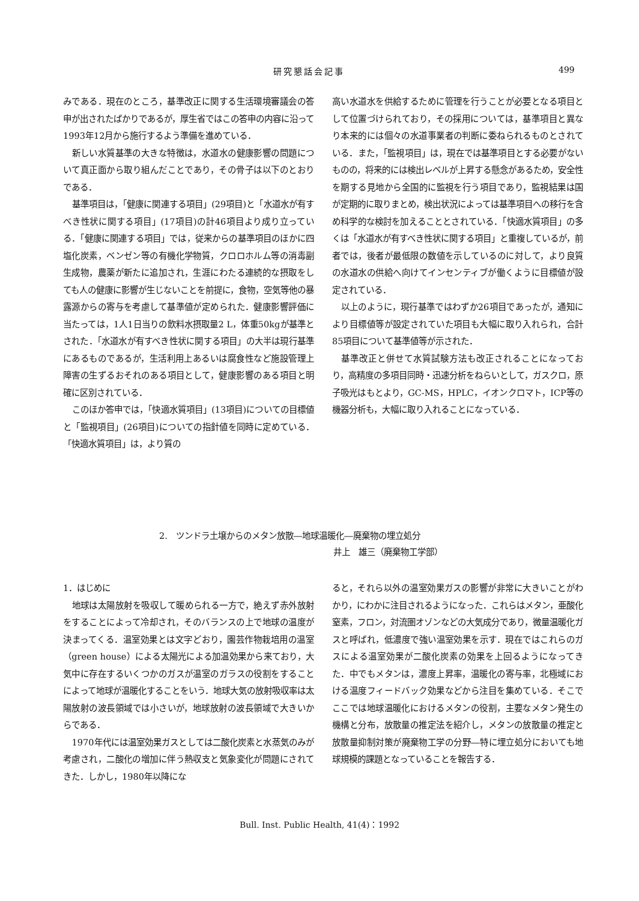研究懇話会記事 499
みである．現在のところ，基準改正に関する生活環境審議会の答申が出されたばかりであるが，厚生省ではこの答申の内容に沿って1993年12月から施行するよう準備を進めている．
新しい水質基準の大きな特徴は，水道水の健康影響の問題について真正面から取り組んだことであり，その骨子は以下のとおりである．
基準項目は，「健康に関連する項目」(29項目)と「水道水が有すべき性状に関する項目」(17項目)の計46項目より成り立っている．「健康に関連する項目」では，従来からの基準項目のほかに四塩化炭素，ベンゼン等の有機化学物質，クロロホルム等の消毒副生成物，農薬が新たに追加され，生涯にわたる連続的な摂取をしても人の健康に影響が生じないことを前提に，食物，空気等他の暴露源からの寄与を考慮して基準値が定められた．健康影響評価に当たっては，1人1日当りの飲料水摂取量2 L，体重50kgが基準とされた．「水道水が有すべき性状に関する項目」の大半は現行基準にあるものであるが，生活利用上あるいは腐食性など施設管理上障害の生ずるおそれのある項目として，健康影響のある項目と明確に区別されている．
このほか答申では，「快適水質項目」(13項目)についての目標値と「監視項目」(26項目)についての指針値を同時に定めている．「快適水質項目」は，より質の
高い水道水を供給するために管理を行うことが必要となる項目として位置づけられており，その採用については，基準項目と異なり本来的には個々の水道事業者の判断に委ねられるものとされている．また，「監視項目」は，現在では基準項目とする必要がないものの，将来的には検出レベルが上昇する懸念があるため，安全性を期する見地から全国的に監視を行う項目であり，監視結果は国が定期的に取りまとめ，検出状況によっては基準項目への移行を含め科学的な検討を加えることとされている．「快適水質項目」の多くは「水道水が有すべき性状に関する項目」と重複しているが，前者では，後者が最低限の数値を示しているのに対して，より良質の水道水の供給へ向けてインセンティブが働くように目標値が設定されている．
以上のように，現行基準ではわずか26項目であったが，通知により目標値等が設定されていた項目も大幅に取り入れられ，合計85項目について基準値等が示された．
基準改正と併せて水質試験方法も改正されることになっており，高精度の多項目同時・迅速分析をねらいとして，ガスクロ，原子吸光はもとより，GC-MS，HPLC，イオンクロマト，ICP等の機器分析も，大幅に取り入れることになっている．
2.　ツンドラ土壌からのメタン放散―地球温暖化―廃棄物の埋立処分
井上　雄三（廃棄物工学部）
1．はじめに
地球は太陽放射を吸収して暖められる一方で，絶えず赤外放射をすることによって冷却され，そのバランスの上で地球の温度が決まってくる．温室効果とは文字どおり，園芸作物栽培用の温室（green house）による太陽光による加温効果から来ており，大気中に存在するいくつかのガスが温室のガラスの役割をすることによって地球が温暖化することをいう．地球大気の放射吸収率は太陽放射の波長領域では小さいが，地球放射の波長領域で大きいからである．
1970年代には温室効果ガスとしては二酸化炭素と水蒸気のみが考慮され，二酸化の増加に伴う熱収支と気象変化が問題にされてきた．しかし，1980年以降にな
ると，それら以外の温室効果ガスの影響が非常に大きいことがわかり，にわかに注目されるようになった．これらはメタン，亜酸化窒素，フロン，対流圏オゾンなどの大気成分であり，微量温暖化ガスと呼ばれ，低濃度で強い温室効果を示す．現在ではこれらのガスによる温室効果が二酸化炭素の効果を上回るようになってきた．中でもメタンは，濃度上昇率，温暖化の寄与率，北極域における温度フィードバック効果などから注目を集めている．そこでここでは地球温暖化におけるメタンの役割，主要なメタン発生の機構と分布，放散量の推定法を紹介し，メタンの放散量の推定と放散量抑制対策が廃棄物工学の分野―特に埋立処分においても地球規模的課題となっていることを報告する．
Bull. Inst. Public Health, 41(4)：1992